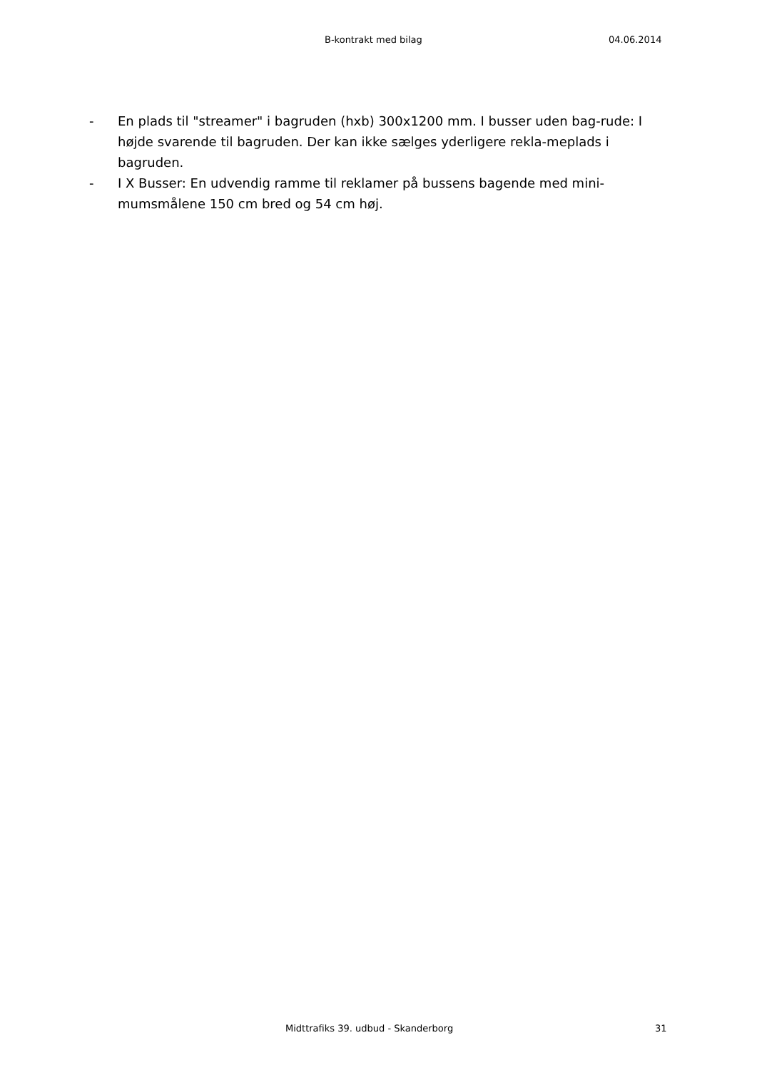B-kontrakt med bilag 04.06.2014
- En plads til "streamer" i bagruden (hxb) 300x1200 mm. I busser uden bag-rude: I højde svarende til bagruden. Der kan ikke sælges yderligere rekla-meplads i bagruden.
- I X Busser: En udvendig ramme til reklamer på bussens bagende med mini-mumsmålene 150 cm bred og 54 cm høj.
Midttrafiks 39. udbud - Skanderborg 31